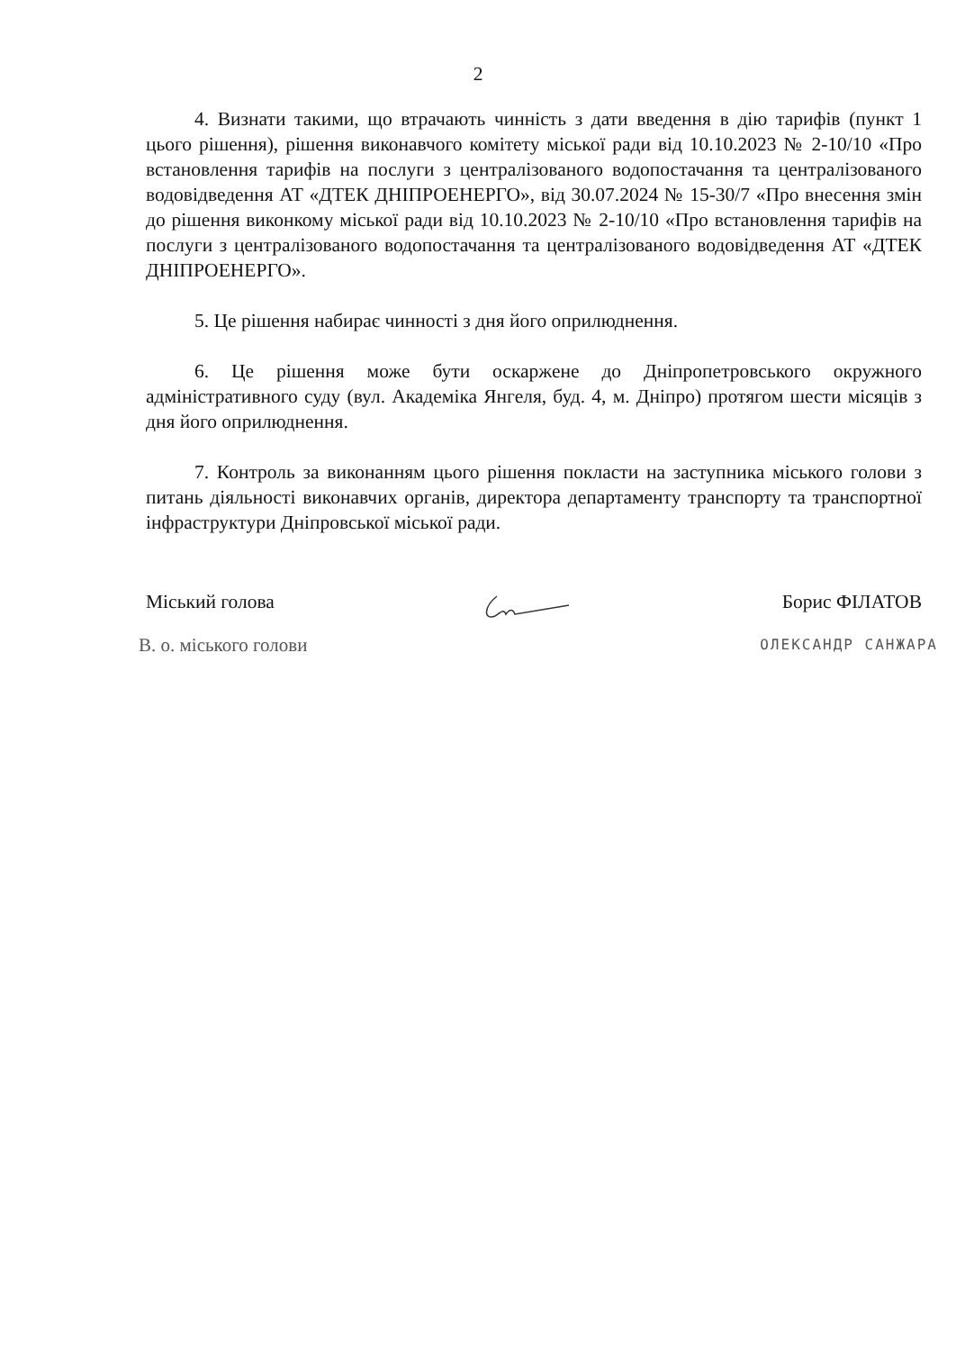2
4. Визнати такими, що втрачають чинність з дати введення в дію тарифів (пункт 1 цього рішення), рішення виконавчого комітету міської ради від 10.10.2023 № 2-10/10 «Про встановлення тарифів на послуги з централізованого водопостачання та централізованого водовідведення АТ «ДТЕК ДНІПРОЕНЕРГО», від 30.07.2024 № 15-30/7 «Про внесення змін до рішення виконкому міської ради від 10.10.2023 № 2-10/10 «Про встановлення тарифів на послуги з централізованого водопостачання та централізованого водовідведення АТ «ДТЕК ДНІПРОЕНЕРГО».
5. Це рішення набирає чинності з дня його оприлюднення.
6. Це рішення може бути оскаржене до Дніпропетровського окружного адміністративного суду (вул. Академіка Янгеля, буд. 4, м. Дніпро) протягом шести місяців з дня його оприлюднення.
7. Контроль за виконанням цього рішення покласти на заступника міського голови з питань діяльності виконавчих органів, директора департаменту транспорту та транспортної інфраструктури Дніпровської міської ради.
Міський голова Борис ФІЛАТОВ
В. о. міського голови ОЛЕКСАНДР САНЖАРА